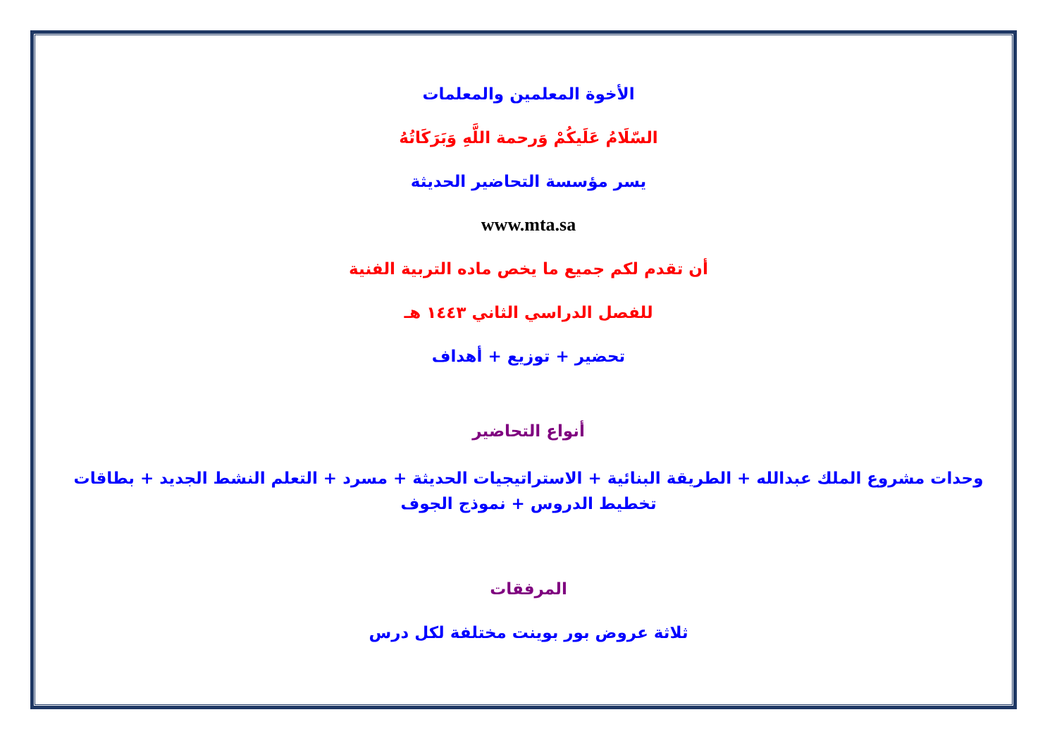الأخوة المعلمين والمعلمات
السّلَامُ عَلَيكُمْ وَرحمة اللَّهِ وَبَرَكَاتُهُ
يسر مؤسسة التحاضير الحديثة
www.mta.sa
أن تقدم لكم جميع ما يخص ماده التربية الفنية
للفصل الدراسي الثاني ١٤٤٣ هـ
تحضير + توزيع + أهداف
أنواع التحاضير
وحدات مشروع الملك عبدالله + الطريقة البنائية + الاستراتيجيات الحديثة + مسرد + التعلم النشط الجديد + بطاقات تخطيط الدروس + نموذج الجوف
المرفقات
ثلاثة عروض بور بوينت مختلفة لكل درس